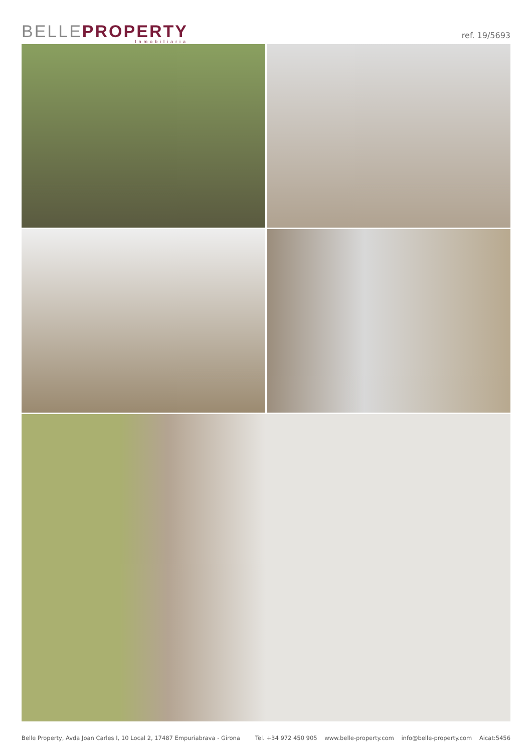BELLEPROPERTY
Inmobiliaria
ref. 19/5693
Belle Property, Avda Joan Carles I, 10 Local 2, 17487 Empuriabrava - Girona Tel. +34 972 450 905 www.belle-property.com info@belle-property.com Aicat:5456